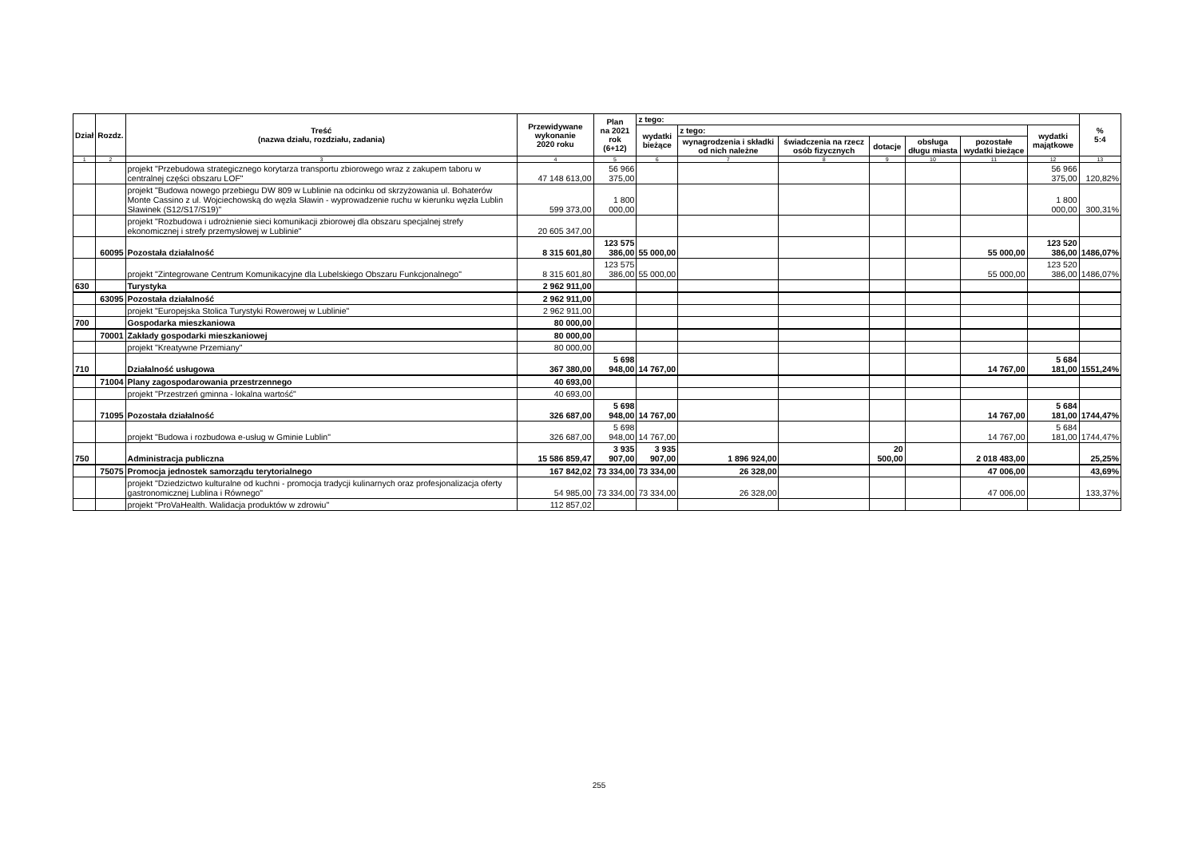| Dział | Rozdz. | Treść (nazwa działu, rozdziału, zadania) | Przewidywane wykonanie 2020 roku | Plan na 2021 rok (6+12) | z tego: | | | | | | | % 5:4 |
| --- | --- | --- | --- | --- | --- | --- | --- | --- | --- | --- | --- | --- |
| | | | | | wydatki bieżące | z tego: | | | | | wydatki majątkowe | |
| | | | | | | wynagrodzenia i składki od nich należne | świadczenia na rzecz osób fizycznych | dotacje | obsługa długu miasta | pozostałe wydatki bieżące | | |
| 1 | 2 | 3 | 4 | 5 | 6 | 7 | 8 | 9 | 10 | 11 | 12 | 13 |
| | | projekt "Przebudowa strategicznego korytarza transportu zbiorowego wraz z zakupem taboru w centralnej części obszaru LOF" | 47 148 613,00 | 56 966 375,00 | | | | | | | 56 966 375,00 | 120,82% |
| | | projekt "Budowa nowego przebiegu DW 809 w Lublinie na odcinku od skrzyżowania ul. Bohaterów Monte Cassino z ul. Wojciechowską do węzła Sławin - wyprowadzenie ruchu w kierunku węzła Lublin Sławinek (S12/S17/S19)" | 599 373,00 | 1 800 000,00 | | | | | | | 1 800 000,00 | 300,31% |
| | | projekt "Rozbudowa i udrożnienie sieci komunikacji zbiorowej dla obszaru specjalnej strefy ekonomicznej i strefy przemysłowej w Lublinie" | 20 605 347,00 | | | | | | | | | |
| | 60095 | Pozostała działalność | 8 315 601,80 | 123 575 386,00 | 55 000,00 | | | | | 55 000,00 | 123 520 386,00 | 1486,07% |
| | | projekt "Zintegrowane Centrum Komunikacyjne dla Lubelskiego Obszaru Funkcjonalnego" | 8 315 601,80 | 123 575 386,00 | 55 000,00 | | | | | 55 000,00 | 123 520 386,00 | 1486,07% |
| 630 | | Turystyka | 2 962 911,00 | | | | | | | | | |
| | 63095 | Pozostała działalność | 2 962 911,00 | | | | | | | | | |
| | | projekt "Europejska Stolica Turystyki Rowerowej w Lublinie" | 2 962 911,00 | | | | | | | | | |
| 700 | | Gospodarka mieszkaniowa | 80 000,00 | | | | | | | | | |
| | 70001 | Zakłady gospodarki mieszkaniowej | 80 000,00 | | | | | | | | | |
| | | projekt "Kreatywne Przemiany" | 80 000,00 | | | | | | | | | |
| 710 | | Działalność usługowa | 367 380,00 | 5 698 948,00 | 14 767,00 | | | | | 14 767,00 | 5 684 181,00 | 1551,24% |
| | 71004 | Plany zagospodarowania przestrzennego | 40 693,00 | | | | | | | | | |
| | | projekt "Przestrzeń gminna - lokalna wartość" | 40 693,00 | | | | | | | | | |
| | 71095 | Pozostała działalność | 326 687,00 | 5 698 948,00 | 14 767,00 | | | | | 14 767,00 | 5 684 181,00 | 1744,47% |
| | | projekt "Budowa i rozbudowa e-usług w Gminie Lublin" | 326 687,00 | 5 698 948,00 | 14 767,00 | | | | | 14 767,00 | 5 684 181,00 | 1744,47% |
| 750 | | Administracja publiczna | 15 586 859,47 | 3 935 907,00 | 3 935 907,00 | 1 896 924,00 | | 20 500,00 | | 2 018 483,00 | | 25,25% |
| | 75075 | Promocja jednostek samorządu terytorialnego | 167 842,02 | 73 334,00 | 73 334,00 | 26 328,00 | | | | 47 006,00 | | 43,69% |
| | | projekt "Dziedzictwo kulturalne od kuchni - promocja tradycji kulinarnych oraz profesjonalizacja oferty gastronomicznej Lublina i Równego" | 54 985,00 | 73 334,00 | 73 334,00 | 26 328,00 | | | | 47 006,00 | | 133,37% |
| | | projekt "ProVaHealth. Walidacja produktów w zdrowiu" | 112 857,02 | | | | | | | | | |
255